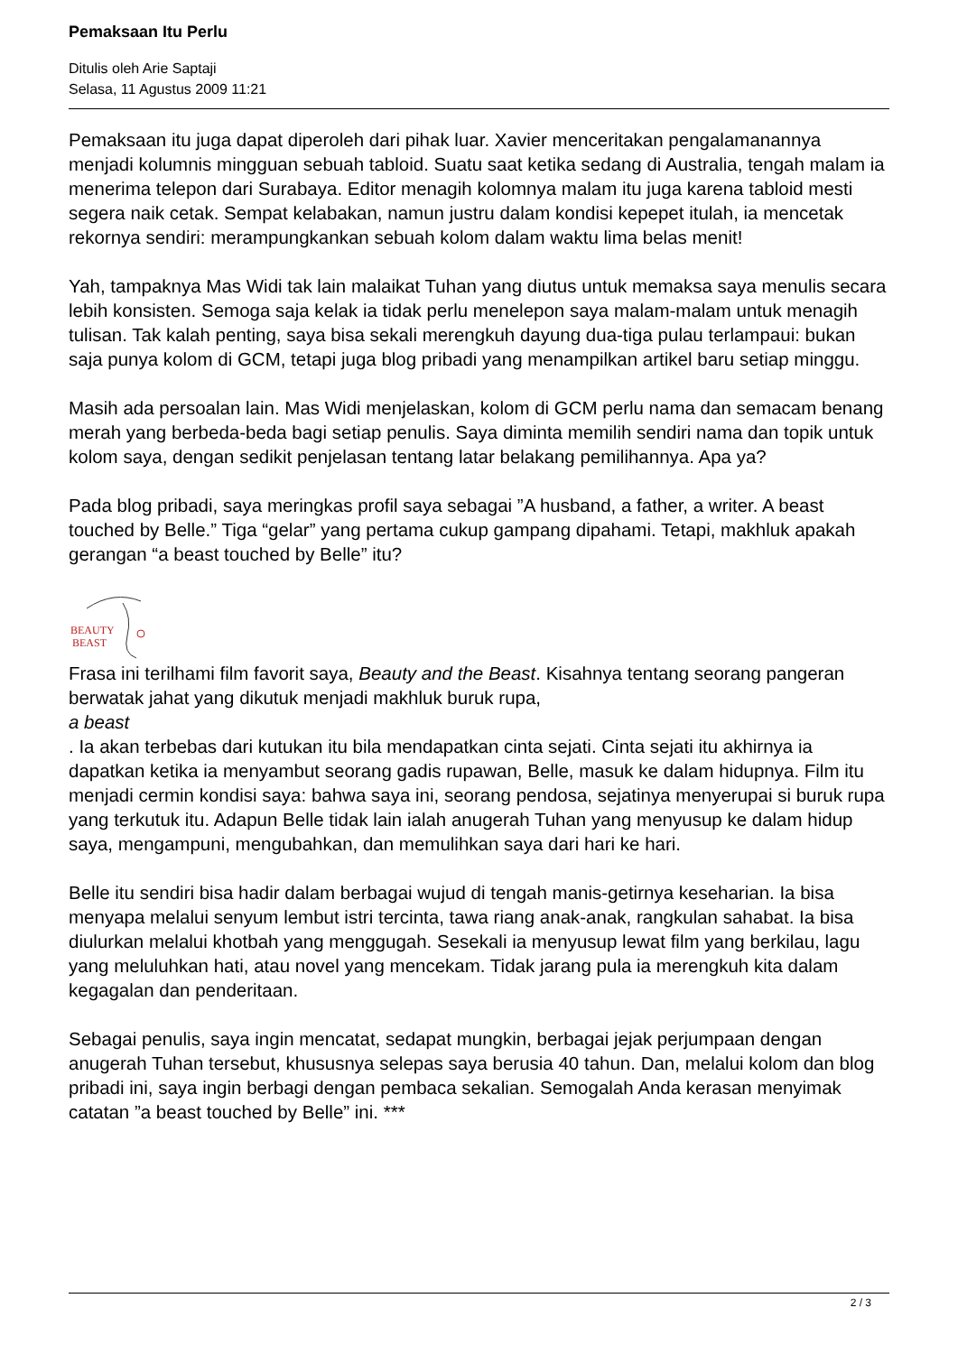Pemaksaan Itu Perlu
Ditulis oleh Arie Saptaji
Selasa, 11 Agustus 2009 11:21
Pemaksaan itu juga dapat diperoleh dari pihak luar. Xavier menceritakan pengalamanannya menjadi kolumnis mingguan sebuah tabloid. Suatu saat ketika sedang di Australia, tengah malam ia menerima telepon dari Surabaya. Editor menagih kolomnya malam itu juga karena tabloid mesti segera naik cetak. Sempat kelabakan, namun justru dalam kondisi kepepet itulah, ia mencetak rekornya sendiri: merampungkankan sebuah kolom dalam waktu lima belas menit!
Yah, tampaknya Mas Widi tak lain malaikat Tuhan yang diutus untuk memaksa saya menulis secara lebih konsisten. Semoga saja kelak ia tidak perlu menelepon saya malam-malam untuk menagih tulisan. Tak kalah penting, saya bisa sekali merengkuh dayung dua-tiga pulau terlampaui: bukan saja punya kolom di GCM, tetapi juga blog pribadi yang menampilkan artikel baru setiap minggu.
Masih ada persoalan lain. Mas Widi menjelaskan, kolom di GCM perlu nama dan semacam benang merah yang berbeda-beda bagi setiap penulis. Saya diminta memilih sendiri nama dan topik untuk kolom saya, dengan sedikit penjelasan tentang latar belakang pemilihannya. Apa ya?
Pada blog pribadi, saya meringkas profil saya sebagai ”A husband, a father, a writer. A beast touched by Belle.” Tiga “gelar” yang pertama cukup gampang dipahami. Tetapi, makhluk apakah gerangan “a beast touched by Belle” itu?
BEAUTY
BEAST
Frasa ini terilhami film favorit saya, Beauty and the Beast. Kisahnya tentang seorang pangeran berwatak jahat yang dikutuk menjadi makhluk buruk rupa,
a beast
. Ia akan terbebas dari kutukan itu bila mendapatkan cinta sejati. Cinta sejati itu akhirnya ia dapatkan ketika ia menyambut seorang gadis rupawan, Belle, masuk ke dalam hidupnya. Film itu menjadi cermin kondisi saya: bahwa saya ini, seorang pendosa, sejatinya menyerupai si buruk rupa yang terkutuk itu. Adapun Belle tidak lain ialah anugerah Tuhan yang menyusup ke dalam hidup saya, mengampuni, mengubahkan, dan memulihkan saya dari hari ke hari.
Belle itu sendiri bisa hadir dalam berbagai wujud di tengah manis-getirnya keseharian. Ia bisa menyapa melalui senyum lembut istri tercinta, tawa riang anak-anak, rangkulan sahabat. Ia bisa diulurkan melalui khotbah yang menggugah. Sesekali ia menyusup lewat film yang berkilau, lagu yang meluluhkan hati, atau novel yang mencekam. Tidak jarang pula ia merengkuh kita dalam kegagalan dan penderitaan.
Sebagai penulis, saya ingin mencatat, sedapat mungkin, berbagai jejak perjumpaan dengan anugerah Tuhan tersebut, khususnya selepas saya berusia 40 tahun. Dan, melalui kolom dan blog pribadi ini, saya ingin berbagi dengan pembaca sekalian. Semogalah Anda kerasan menyimak catatan ”a beast touched by Belle” ini. ***
2 / 3